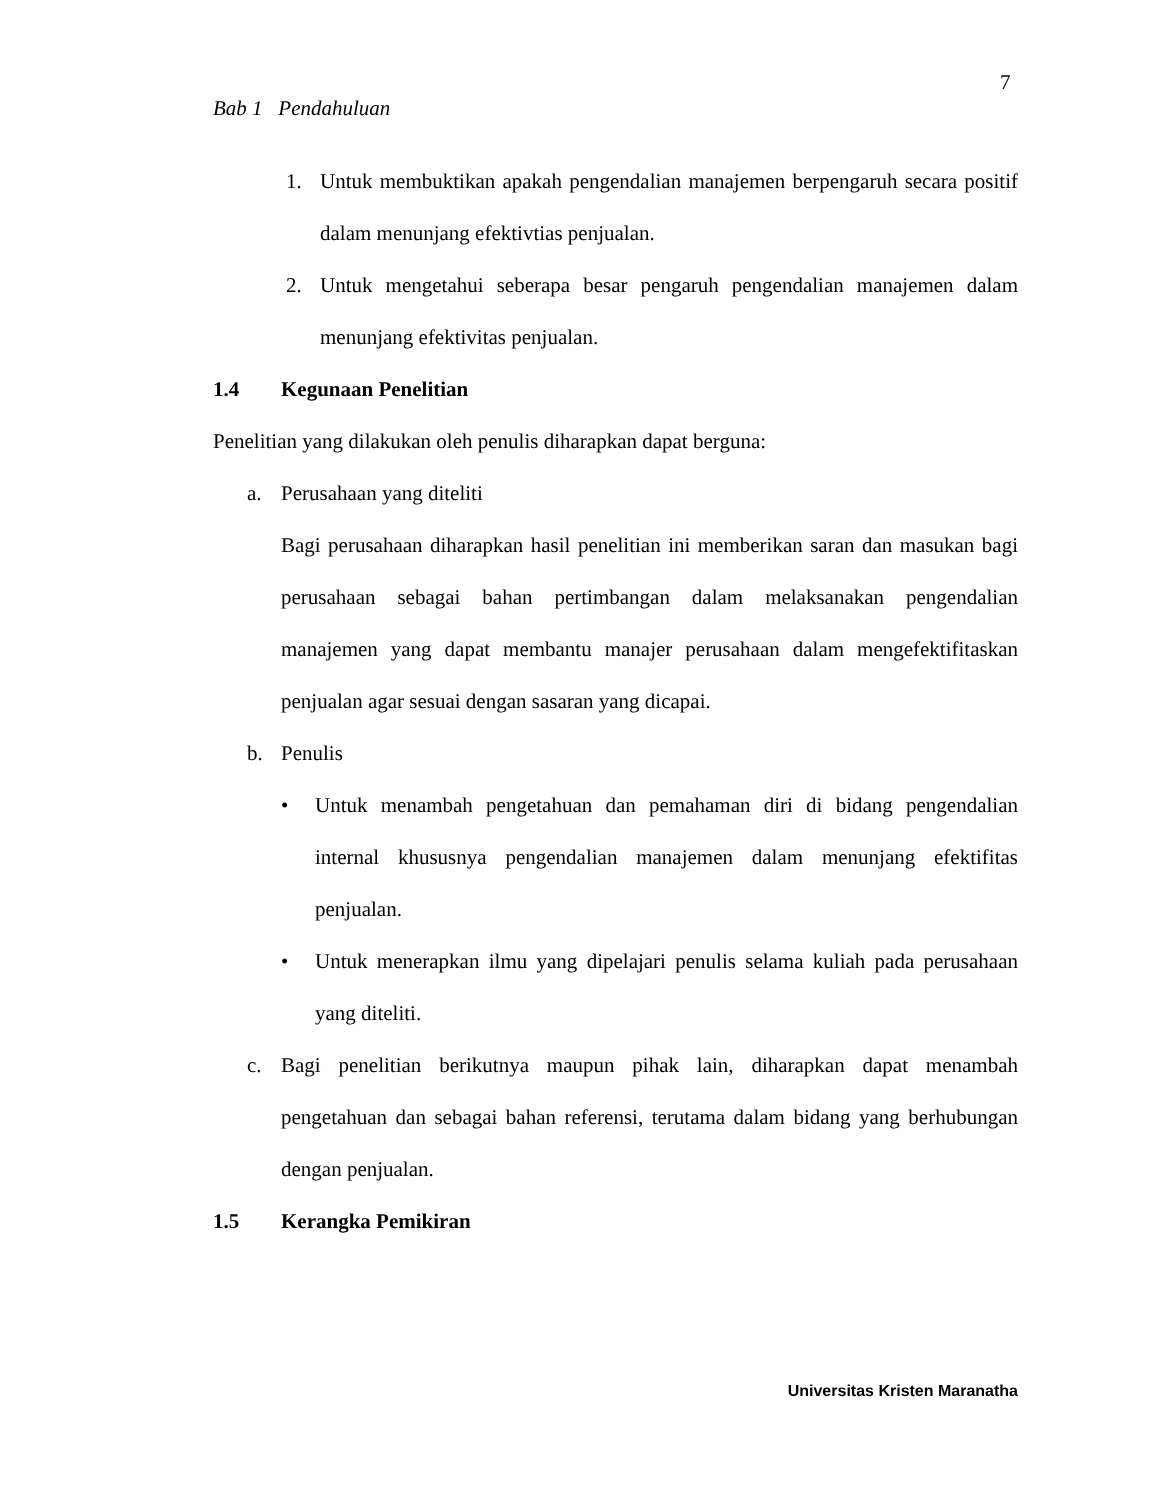7
Bab 1 Pendahuluan
1. Untuk membuktikan apakah pengendalian manajemen berpengaruh secara positif dalam menunjang efektivtias penjualan.
2. Untuk mengetahui seberapa besar pengaruh pengendalian manajemen dalam menunjang efektivitas penjualan.
1.4 Kegunaan Penelitian
Penelitian yang dilakukan oleh penulis diharapkan dapat berguna:
a. Perusahaan yang diteliti
Bagi perusahaan diharapkan hasil penelitian ini memberikan saran dan masukan bagi perusahaan sebagai bahan pertimbangan dalam melaksanakan pengendalian manajemen yang dapat membantu manajer perusahaan dalam mengefektifitaskan penjualan agar sesuai dengan sasaran yang dicapai.
b. Penulis
• Untuk menambah pengetahuan dan pemahaman diri di bidang pengendalian internal khususnya pengendalian manajemen dalam menunjang efektifitas penjualan.
• Untuk menerapkan ilmu yang dipelajari penulis selama kuliah pada perusahaan yang diteliti.
c. Bagi penelitian berikutnya maupun pihak lain, diharapkan dapat menambah pengetahuan dan sebagai bahan referensi, terutama dalam bidang yang berhubungan dengan penjualan.
1.5 Kerangka Pemikiran
Universitas Kristen Maranatha